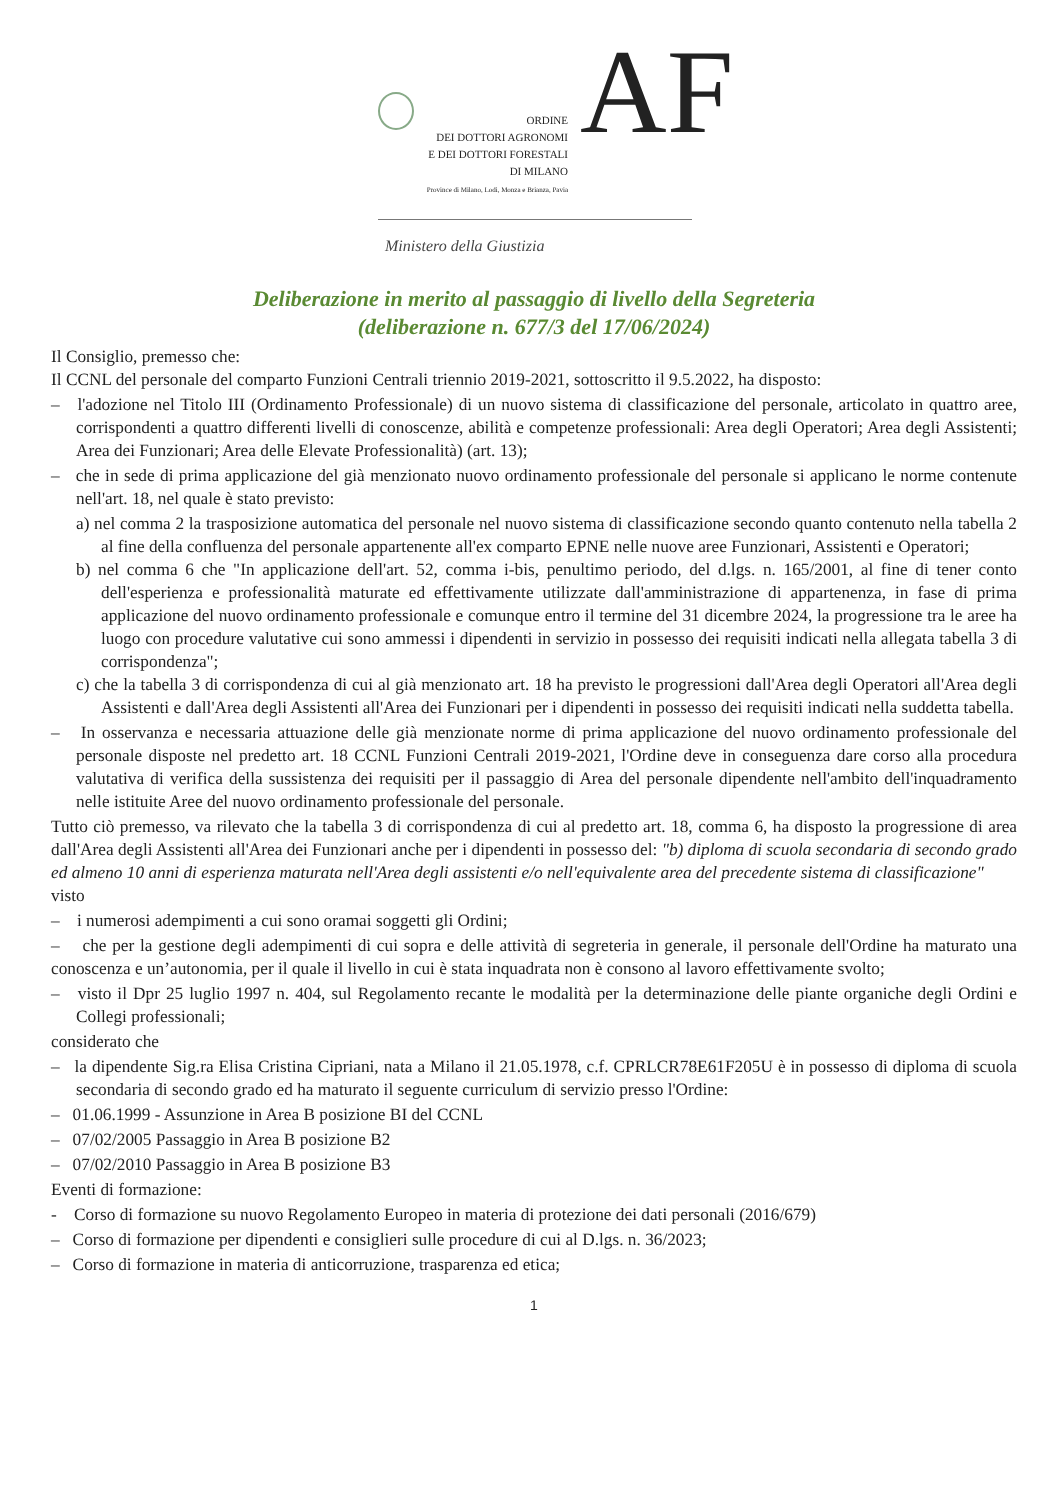ORDINE
DEI DOTTORI AGRONOMI
E DEI DOTTORI FORESTALI
DI MILANO
Province di Milano, Lodi, Monza e Brianza, Pavia
AF
Ministero della Giustizia
Deliberazione in merito al passaggio di livello della Segreteria
(deliberazione n. 677/3 del 17/06/2024)
Il Consiglio, premesso che:
Il CCNL del personale del comparto Funzioni Centrali triennio 2019-2021, sottoscritto il 9.5.2022, ha disposto:
– l'adozione nel Titolo III (Ordinamento Professionale) di un nuovo sistema di classificazione del personale, articolato in quattro aree, corrispondenti a quattro differenti livelli di conoscenze, abilità e competenze professionali: Area degli Operatori; Area degli Assistenti; Area dei Funzionari; Area delle Elevate Professionalità) (art. 13);
– che in sede di prima applicazione del già menzionato nuovo ordinamento professionale del personale si applicano le norme contenute nell'art. 18, nel quale è stato previsto:
a) nel comma 2 la trasposizione automatica del personale nel nuovo sistema di classificazione secondo quanto contenuto nella tabella 2 al fine della confluenza del personale appartenente all'ex comparto EPNE nelle nuove aree Funzionari, Assistenti e Operatori;
b) nel comma 6 che "In applicazione dell'art. 52, comma i-bis, penultimo periodo, del d.lgs. n. 165/2001, al fine di tener conto dell'esperienza e professionalità maturate ed effettivamente utilizzate dall'amministrazione di appartenenza, in fase di prima applicazione del nuovo ordinamento professionale e comunque entro il termine del 31 dicembre 2024, la progressione tra le aree ha luogo con procedure valutative cui sono ammessi i dipendenti in servizio in possesso dei requisiti indicati nella allegata tabella 3 di corrispondenza";
c) che la tabella 3 di corrispondenza di cui al già menzionato art. 18 ha previsto le progressioni dall'Area degli Operatori all'Area degli Assistenti e dall'Area degli Assistenti all'Area dei Funzionari per i dipendenti in possesso dei requisiti indicati nella suddetta tabella.
– In osservanza e necessaria attuazione delle già menzionate norme di prima applicazione del nuovo ordinamento professionale del personale disposte nel predetto art. 18 CCNL Funzioni Centrali 2019-2021, l'Ordine deve in conseguenza dare corso alla procedura valutativa di verifica della sussistenza dei requisiti per il passaggio di Area del personale dipendente nell'ambito dell'inquadramento nelle istituite Aree del nuovo ordinamento professionale del personale.
Tutto ciò premesso, va rilevato che la tabella 3 di corrispondenza di cui al predetto art. 18, comma 6, ha disposto la progressione di area dall'Area degli Assistenti all'Area dei Funzionari anche per i dipendenti in possesso del: "b) diploma di scuola secondaria di secondo grado ed almeno 10 anni di esperienza maturata nell'Area degli assistenti e/o nell'equivalente area del precedente sistema di classificazione"
visto
– i numerosi adempimenti a cui sono oramai soggetti gli Ordini;
– che per la gestione degli adempimenti di cui sopra e delle attività di segreteria in generale, il personale dell'Ordine ha maturato una conoscenza e un’autonomia, per il quale il livello in cui è stata inquadrata non è consono al lavoro effettivamente svolto;
– visto il Dpr 25 luglio 1997 n. 404, sul Regolamento recante le modalità per la determinazione delle piante organiche degli Ordini e Collegi professionali;
considerato che
– la dipendente Sig.ra Elisa Cristina Cipriani, nata a Milano il 21.05.1978, c.f. CPRLCR78E61F205U è in possesso di diploma di scuola secondaria di secondo grado ed ha maturato il seguente curriculum di servizio presso l'Ordine:
– 01.06.1999 - Assunzione in Area B posizione BI del CCNL
– 07/02/2005 Passaggio in Area B posizione B2
– 07/02/2010 Passaggio in Area B posizione B3
Eventi di formazione:
- Corso di formazione su nuovo Regolamento Europeo in materia di protezione dei dati personali (2016/679)
– Corso di formazione per dipendenti e consiglieri sulle procedure di cui al D.lgs. n. 36/2023;
– Corso di formazione in materia di anticorruzione, trasparenza ed etica;
1